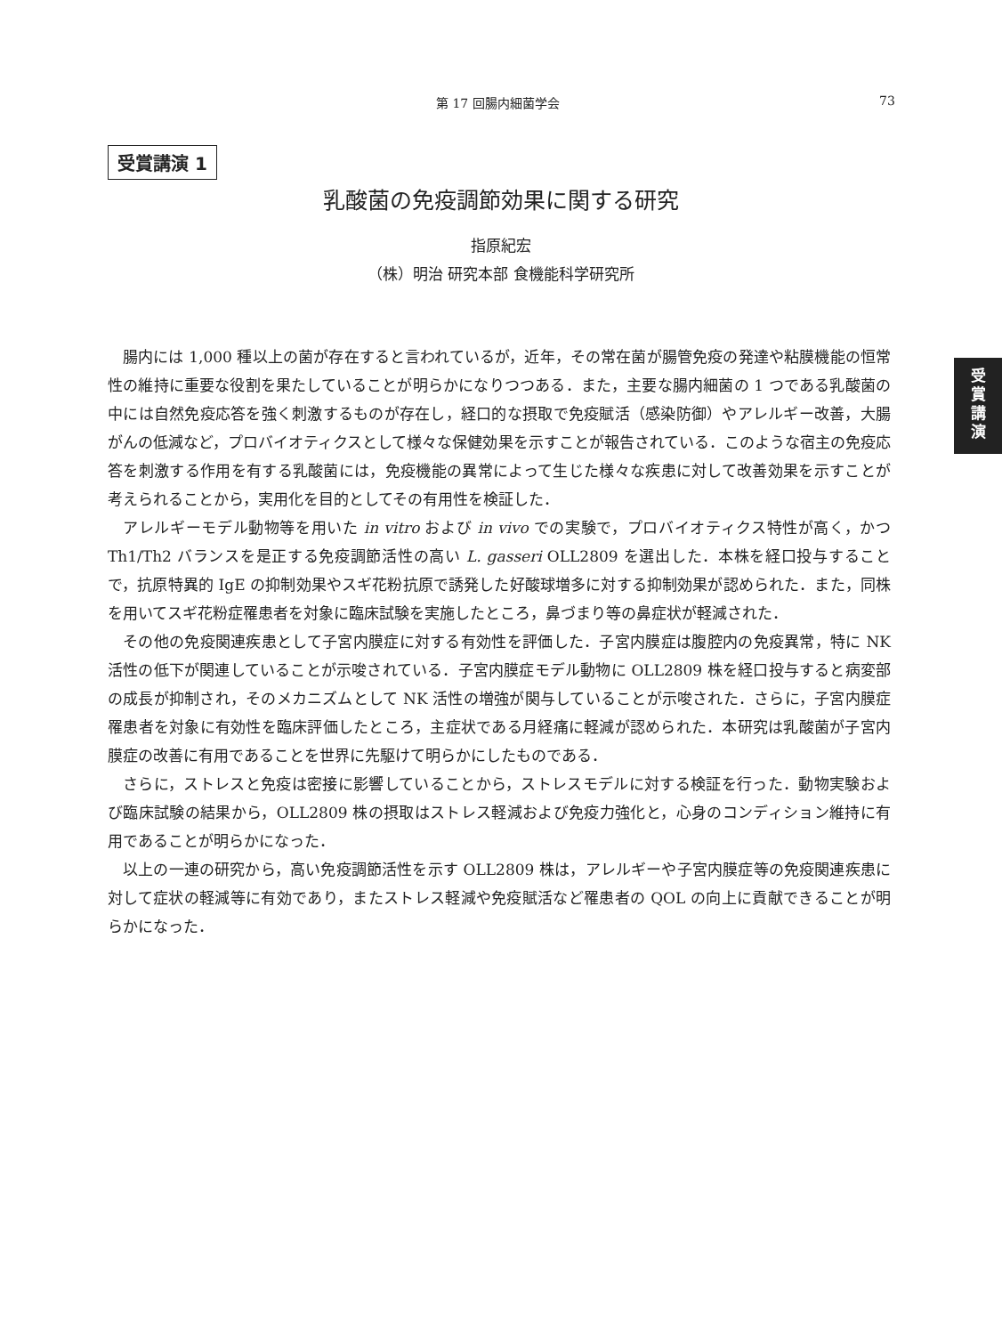第 17 回腸内細菌学会 73
受賞講演 1
受
賞
講
演
乳酸菌の免疫調節効果に関する研究
指原紀宏
（株）明治 研究本部 食機能科学研究所
腸内には 1,000 種以上の菌が存在すると言われているが，近年，その常在菌が腸管免疫の発達や粘膜機能の恒常性の維持に重要な役割を果たしていることが明らかになりつつある．また，主要な腸内細菌の 1 つである乳酸菌の中には自然免疫応答を強く刺激するものが存在し，経口的な摂取で免疫賦活（感染防御）やアレルギー改善，大腸がんの低減など，プロバイオティクスとして様々な保健効果を示すことが報告されている．このような宿主の免疫応答を刺激する作用を有する乳酸菌には，免疫機能の異常によって生じた様々な疾患に対して改善効果を示すことが考えられることから，実用化を目的としてその有用性を検証した．
アレルギーモデル動物等を用いた in vitro および in vivo での実験で，プロバイオティクス特性が高く，かつ Th1/Th2 バランスを是正する免疫調節活性の高い L. gasseri OLL2809 を選出した．本株を経口投与することで，抗原特異的 IgE の抑制効果やスギ花粉抗原で誘発した好酸球増多に対する抑制効果が認められた．また，同株を用いてスギ花粉症罹患者を対象に臨床試験を実施したところ，鼻づまり等の鼻症状が軽減された．
その他の免疫関連疾患として子宮内膜症に対する有効性を評価した．子宮内膜症は腹腔内の免疫異常，特に NK 活性の低下が関連していることが示唆されている．子宮内膜症モデル動物に OLL2809 株を経口投与すると病変部の成長が抑制され，そのメカニズムとして NK 活性の増強が関与していることが示唆された．さらに，子宮内膜症罹患者を対象に有効性を臨床評価したところ，主症状である月経痛に軽減が認められた．本研究は乳酸菌が子宮内膜症の改善に有用であることを世界に先駆けて明らかにしたものである．
さらに，ストレスと免疫は密接に影響していることから，ストレスモデルに対する検証を行った．動物実験および臨床試験の結果から，OLL2809 株の摂取はストレス軽減および免疫力強化と，心身のコンディション維持に有用であることが明らかになった．
以上の一連の研究から，高い免疫調節活性を示す OLL2809 株は，アレルギーや子宮内膜症等の免疫関連疾患に対して症状の軽減等に有効であり，またストレス軽減や免疫賦活など罹患者の QOL の向上に貢献できることが明らかになった．